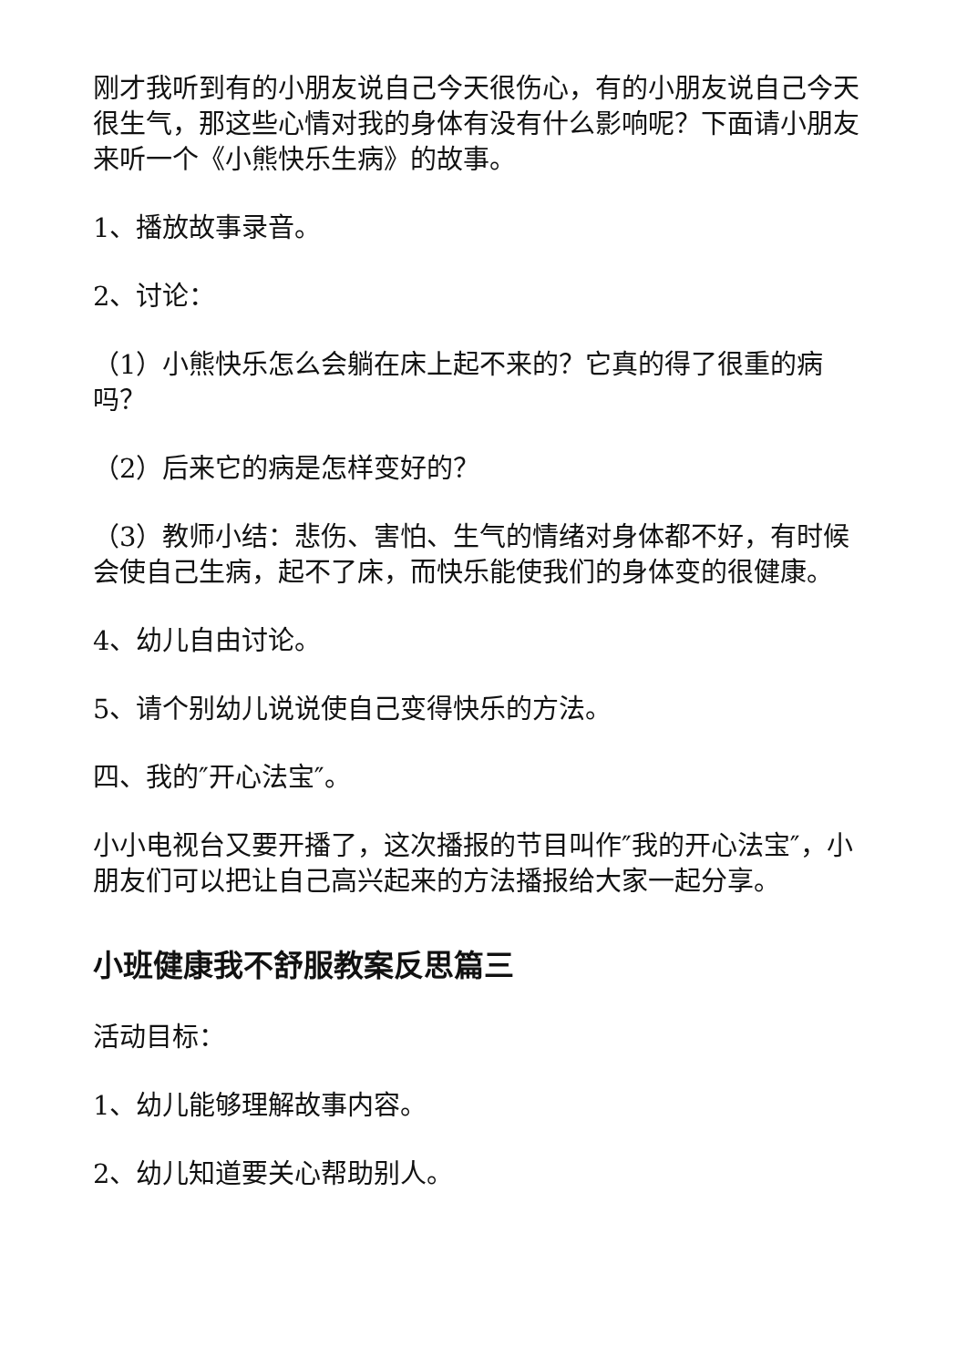刚才我听到有的小朋友说自己今天很伤心，有的小朋友说自己今天很生气，那这些心情对我的身体有没有什么影响呢？下面请小朋友来听一个《小熊快乐生病》的故事。
1、播放故事录音。
2、讨论：
（1）小熊快乐怎么会躺在床上起不来的？它真的得了很重的病吗？
（2）后来它的病是怎样变好的？
（3）教师小结：悲伤、害怕、生气的情绪对身体都不好，有时候会使自己生病，起不了床，而快乐能使我们的身体变的很健康。
4、幼儿自由讨论。
5、请个别幼儿说说使自己变得快乐的方法。
四、我的″开心法宝″。
小小电视台又要开播了，这次播报的节目叫作″我的开心法宝″，小朋友们可以把让自己高兴起来的方法播报给大家一起分享。
小班健康我不舒服教案反思篇三
活动目标：
1、幼儿能够理解故事内容。
2、幼儿知道要关心帮助别人。